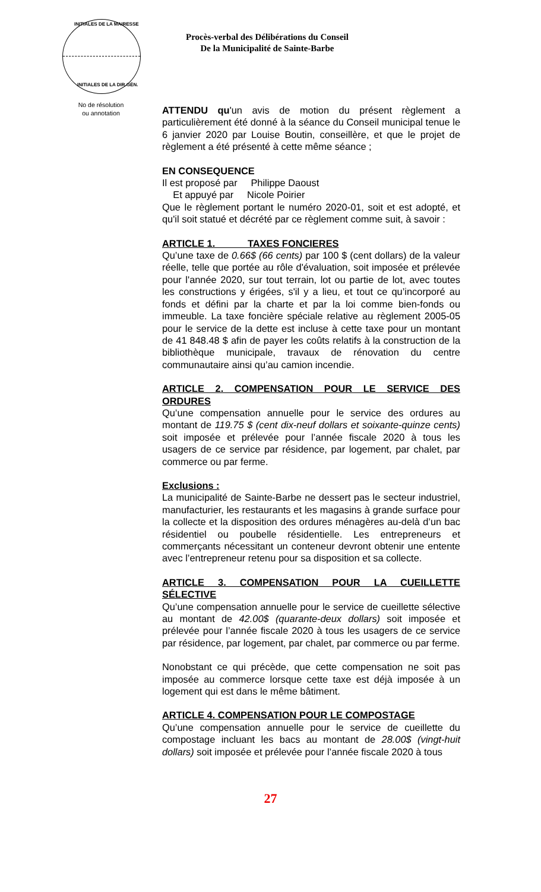INITIALES DE LA MAIRESSE
INITIALES DE LA DIR.GÉN.
Procès-verbal des Délibérations du Conseil
De la Municipalité de Sainte-Barbe
No de résolution
ou annotation
ATTENDU qu'un avis de motion du présent règlement a particulièrement été donné à la séance du Conseil municipal tenue le 6 janvier 2020 par Louise Boutin, conseillère, et que le projet de règlement a été présenté à cette même séance ;
EN CONSEQUENCE
Il est proposé par Philippe Daoust
Et appuyé par Nicole Poirier
Que le règlement portant le numéro 2020-01, soit et est adopté, et qu'il soit statué et décrété par ce règlement comme suit, à savoir :
ARTICLE 1. TAXES FONCIERES
Qu’une taxe de 0.66$ (66 cents) par 100 $ (cent dollars) de la valeur réelle, telle que portée au rôle d'évaluation, soit imposée et prélevée pour l'année 2020, sur tout terrain, lot ou partie de lot, avec toutes les constructions y érigées, s'il y a lieu, et tout ce qu’incorporé au fonds et défini par la charte et par la loi comme bien-fonds ou immeuble. La taxe foncière spéciale relative au règlement 2005-05 pour le service de la dette est incluse à cette taxe pour un montant de 41 848.48 $ afin de payer les coûts relatifs à la construction de la bibliothèque municipale, travaux de rénovation du centre communautaire ainsi qu’au camion incendie.
ARTICLE 2. COMPENSATION POUR LE SERVICE DES ORDURES
Qu’une compensation annuelle pour le service des ordures au montant de 119.75 $ (cent dix-neuf dollars et soixante-quinze cents) soit imposée et prélevée pour l’année fiscale 2020 à tous les usagers de ce service par résidence, par logement, par chalet, par commerce ou par ferme.
Exclusions :
La municipalité de Sainte-Barbe ne dessert pas le secteur industriel, manufacturier, les restaurants et les magasins à grande surface pour la collecte et la disposition des ordures ménagères au-delà d’un bac résidentiel ou poubelle résidentielle. Les entrepreneurs et commerçants nécessitant un conteneur devront obtenir une entente avec l’entrepreneur retenu pour sa disposition et sa collecte.
ARTICLE 3. COMPENSATION POUR LA CUEILLETTE SÉLECTIVE
Qu’une compensation annuelle pour le service de cueillette sélective au montant de 42.00$ (quarante-deux dollars) soit imposée et prélevée pour l’année fiscale 2020 à tous les usagers de ce service par résidence, par logement, par chalet, par commerce ou par ferme.
Nonobstant ce qui précède, que cette compensation ne soit pas imposée au commerce lorsque cette taxe est déjà imposée à un logement qui est dans le même bâtiment.
ARTICLE 4. COMPENSATION POUR LE COMPOSTAGE
Qu’une compensation annuelle pour le service de cueillette du compostage incluant les bacs au montant de 28.00$ (vingt-huit dollars) soit imposée et prélevée pour l’année fiscale 2020 à tous
27